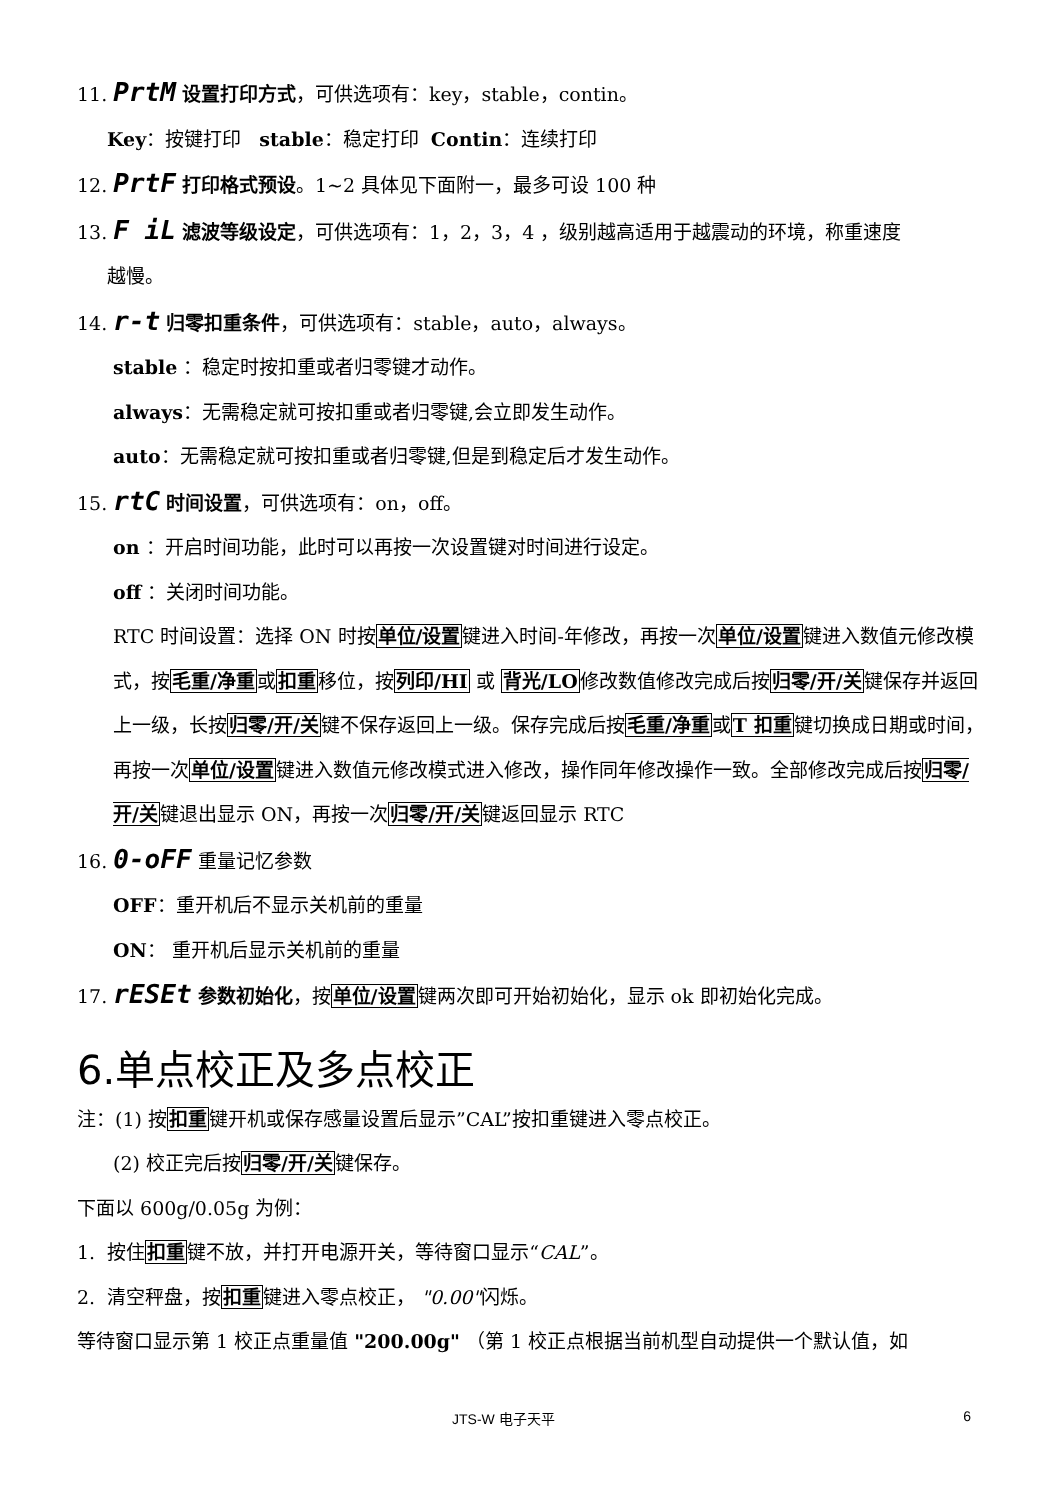11. PrtM 设置打印方式，可供选项有：key，stable，contin。
Key：按键打印 stable：稳定打印 Contin：连续打印
12. PrtF 打印格式预设。1~2 具体见下面附一，最多可设 100 种
13. F iL 滤波等级设定，可供选项有：1，2，3，4 ，级别越高适用于越震动的环境，称重速度
越慢。
14. r-t 归零扣重条件，可供选项有：stable，auto，always。
stable ：稳定时按扣重或者归零键才动作。
always：无需稳定就可按扣重或者归零键,会立即发生动作。
auto：无需稳定就可按扣重或者归零键,但是到稳定后才发生动作。
15. rtC 时间设置，可供选项有：on，off。
on ：开启时间功能，此时可以再按一次设置键对时间进行设定。
off ：关闭时间功能。
RTC 时间设置：选择 ON 时按单位/设置键进入时间-年修改，再按一次单位/设置键进入数值元修改模式，按毛重/净重或扣重移位，按列印/HI 或 背光/LO修改数值修改完成后按归零/开/关键保存并返回上一级，长按归零/开/关键不保存返回上一级。保存完成后按毛重/净重或T 扣重键切换成日期或时间，再按一次单位/设置键进入数值元修改模式进入修改，操作同年修改操作一致。全部修改完成后按归零/开/关键退出显示 ON，再按一次归零/开/关键返回显示 RTC
16. 0-oFF 重量记忆参数
OFF：重开机后不显示关机前的重量
ON： 重开机后显示关机前的重量
17. rESEt 参数初始化，按单位/设置键两次即可开始初始化，显示 ok 即初始化完成。
6.单点校正及多点校正
注：(1) 按扣重键开机或保存感量设置后显示”CAL”按扣重键进入零点校正。
(2) 校正完后按归零/开/关键保存。
下面以 600g/0.05g 为例：
1. 按住扣重键不放，并打开电源开关，等待窗口显示“CAL”。
2. 清空秤盘，按扣重键进入零点校正， "0.00"闪烁。
等待窗口显示第 1 校正点重量值 "200.00g" （第 1 校正点根据当前机型自动提供一个默认值，如
JTS-W 电子天平 6